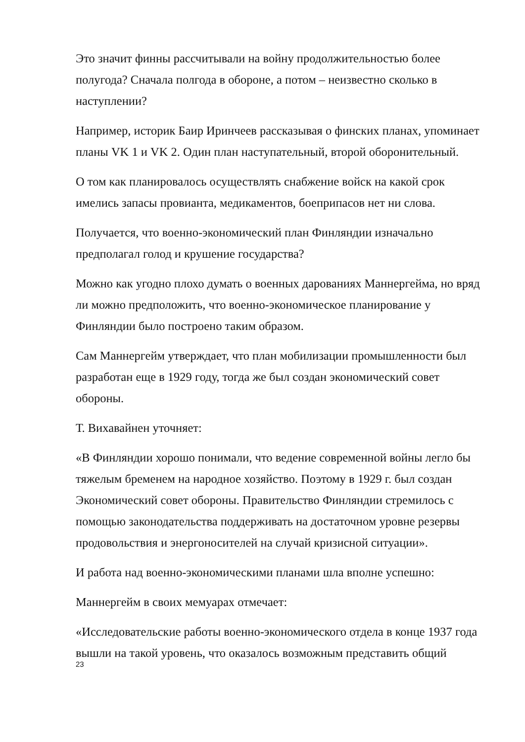Это значит финны рассчитывали на войну продолжительностью более полугода? Сначала полгода в обороне, а потом – неизвестно сколько в наступлении?
Например, историк Баир Иринчеев рассказывая о финских планах, упоминает планы VK 1 и VK 2. Один план наступательный, второй оборонительный.
О том как планировалось осуществлять снабжение войск на какой срок имелись запасы провианта, медикаментов, боеприпасов нет ни слова.
Получается, что военно-экономический план Финляндии изначально предполагал голод и крушение государства?
Можно как угодно плохо думать о военных дарованиях Маннергейма, но вряд ли можно предположить, что военно-экономическое планирование у Финляндии было построено таким образом.
Сам Маннергейм утверждает, что план мобилизации промышленности был разработан еще в 1929 году, тогда же был создан экономический совет обороны.
Т. Вихавайнен уточняет:
«В Финляндии хорошо понимали, что ведение современной войны легло бы тяжелым бременем на народное хозяйство. Поэтому в 1929 г. был создан Экономический совет обороны. Правительство Финляндии стремилось с помощью законодательства поддерживать на достаточном уровне резервы продовольствия и энергоносителей на случай кризисной ситуации».
И работа над военно-экономическими планами шла вполне успешно:
Маннергейм в своих мемуарах отмечает:
«Исследовательские работы военно-экономического отдела в конце 1937 года вышли на такой уровень, что оказалось возможным представить общий
23